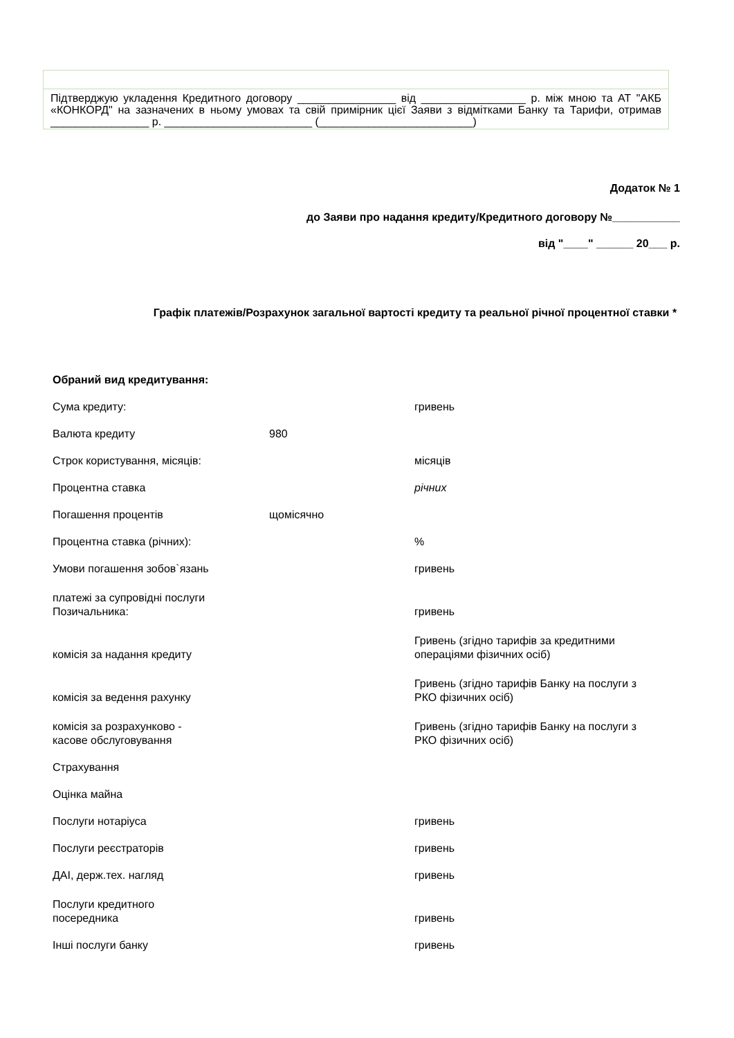Підтверджую укладення Кредитного договору ________________ від _________________ р. між мною та АТ "АКБ «КОНКОРД" на зазначених в ньому умовах та свій примірник цієї Заяви з відмітками Банку та Тарифи, отримав ________________ р. ________________________ (_________________________)
Додаток № 1
до Заяви про надання кредиту/Кредитного договору №___________
від "____" ______ 20___ р.
Графік платежів/Розрахунок загальної вартості кредиту та реальної річної процентної ставки *
| Обраний вид кредитування: | | |
| Сума кредиту: | | гривень |
| Валюта кредиту | 980 | |
| Строк користування, місяців: | | місяців |
| Процентна ставка | | річних |
| Погашення процентів | щомісячно | |
| Процентна ставка (річних): | | % |
| Умови погашення зобов`язань | | гривень |
| платежі за супровідні послуги Позичальника: | | гривень |
| комісія за надання кредиту | | Гривень (згідно тарифів за кредитними операціями фізичних осіб) |
| комісія за ведення рахунку | | Гривень (згідно тарифів Банку на послуги з РКО фізичних осіб) |
| комісія за розрахунково - касове обслуговування | | Гривень (згідно тарифів Банку на послуги з РКО фізичних осіб) |
| Страхування | | |
| Оцінка майна | | |
| Послуги нотаріуса | | гривень |
| Послуги реєстраторів | | гривень |
| ДАІ, держ.тех. нагляд | | гривень |
| Послуги кредитного посередника | | гривень |
| Інші послуги банку | | гривень |